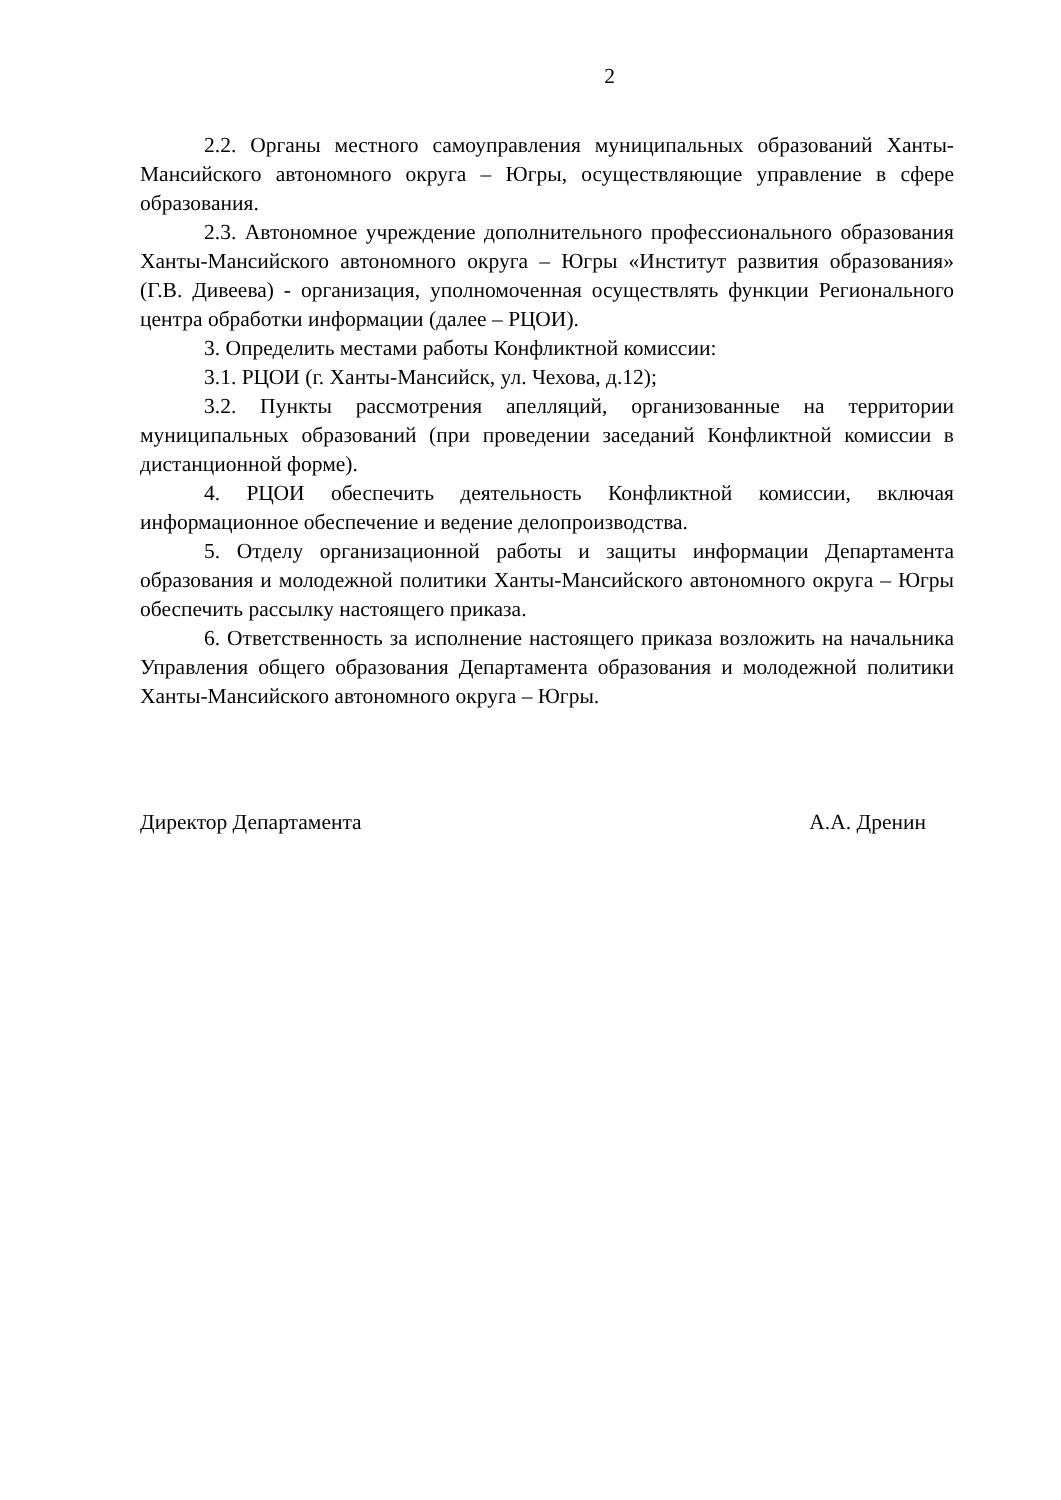2
2.2. Органы местного самоуправления муниципальных образований Ханты-Мансийского автономного округа – Югры, осуществляющие управление в сфере образования.
2.3. Автономное учреждение дополнительного профессионального образования Ханты-Мансийского автономного округа – Югры «Институт развития образования» (Г.В. Дивеева) - организация, уполномоченная осуществлять функции Регионального центра обработки информации (далее – РЦОИ).
3. Определить местами работы Конфликтной комиссии:
3.1. РЦОИ (г. Ханты-Мансийск, ул. Чехова, д.12);
3.2. Пункты рассмотрения апелляций, организованные на территории муниципальных образований (при проведении заседаний Конфликтной комиссии в дистанционной форме).
4. РЦОИ обеспечить деятельность Конфликтной комиссии, включая информационное обеспечение и ведение делопроизводства.
5. Отделу организационной работы и защиты информации Департамента образования и молодежной политики Ханты-Мансийского автономного округа – Югры обеспечить рассылку настоящего приказа.
6. Ответственность за исполнение настоящего приказа возложить на начальника Управления общего образования Департамента образования и молодежной политики Ханты-Мансийского автономного округа – Югры.
Директор Департамента А.А. Дренин